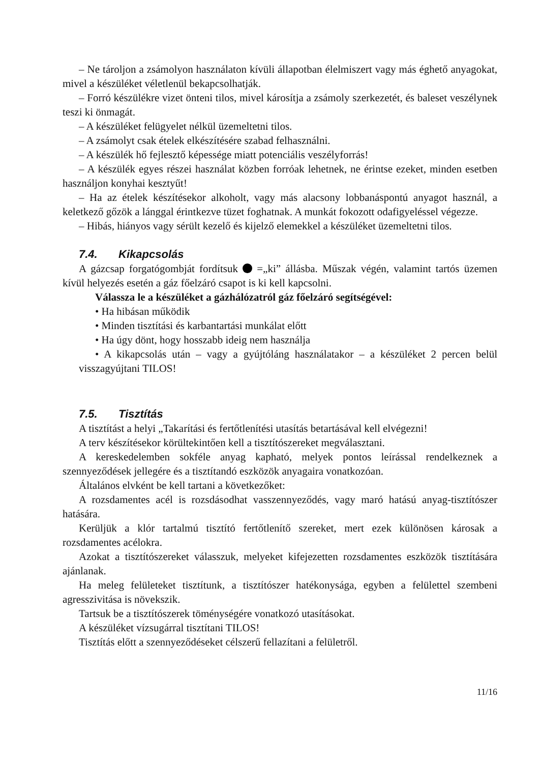– Ne tároljon a zsámolyon használaton kívüli állapotban élelmiszert vagy más éghető anyagokat, mivel a készüléket véletlenül bekapcsolhatják.
– Forró készülékre vizet önteni tilos, mivel károsítja a zsámoly szerkezetét, és baleset veszélynek teszi ki önmagát.
– A készüléket felügyelet nélkül üzemeltetni tilos.
– A zsámolyt csak ételek elkészítésére szabad felhasználni.
– A készülék hő fejlesztő képessége miatt potenciális veszélyforrás!
– A készülék egyes részei használat közben forróak lehetnek, ne érintse ezeket, minden esetben használjon konyhai kesztyűt!
– Ha az ételek készítésekor alkoholt, vagy más alacsony lobbanáspontú anyagot használ, a keletkező gőzök a lánggal érintkezve tüzet foghatnak. A munkát fokozott odafigyeléssel végezze.
– Hibás, hiányos vagy sérült kezelő és kijelző elemekkel a készüléket üzemeltetni tilos.
7.4. Kikapcsolás
A gázcsap forgatógombját fordítsuk =„ki” állásba. Műszak végén, valamint tartós üzemen kívül helyezés esetén a gáz főelzáró csapot is ki kell kapcsolni.
Válassza le a készüléket a gázhálózatról gáz főelzáró segítségével:
• Ha hibásan működik
• Minden tisztítási és karbantartási munkálat előtt
• Ha úgy dönt, hogy hosszabb ideig nem használja
• A kikapcsolás után – vagy a gyújtóláng használatakor – a készüléket 2 percen belül visszagyújtani TILOS!
7.5. Tisztítás
A tisztítást a helyi „Takarítási és fertőtlenítési utasítás betartásával kell elvégezni!
A terv készítésekor körültekintően kell a tisztítószereket megválasztani.
A kereskedelemben sokféle anyag kapható, melyek pontos leírással rendelkeznek a szennyeződések jellegére és a tisztítandó eszközök anyagaira vonatkozóan.
Általános elvként be kell tartani a következőket:
A rozsdamentes acél is rozsdásodhat vasszennyeződés, vagy maró hatású anyag-tisztítószer hatására.
Kerüljük a klór tartalmú tisztító fertőtlenítő szereket, mert ezek különösen károsak a rozsdamentes acélokra.
Azokat a tisztítószereket válasszuk, melyeket kifejezetten rozsdamentes eszközök tisztítására ajánlanak.
Ha meleg felületeket tisztítunk, a tisztítószer hatékonysága, egyben a felülettel szembeni agresszivitása is növekszik.
Tartsuk be a tisztítószerek töménységére vonatkozó utasításokat.
A készüléket vízsugárral tisztítani TILOS!
Tisztítás előtt a szennyeződéseket célszerű fellazítani a felületről.
11/16